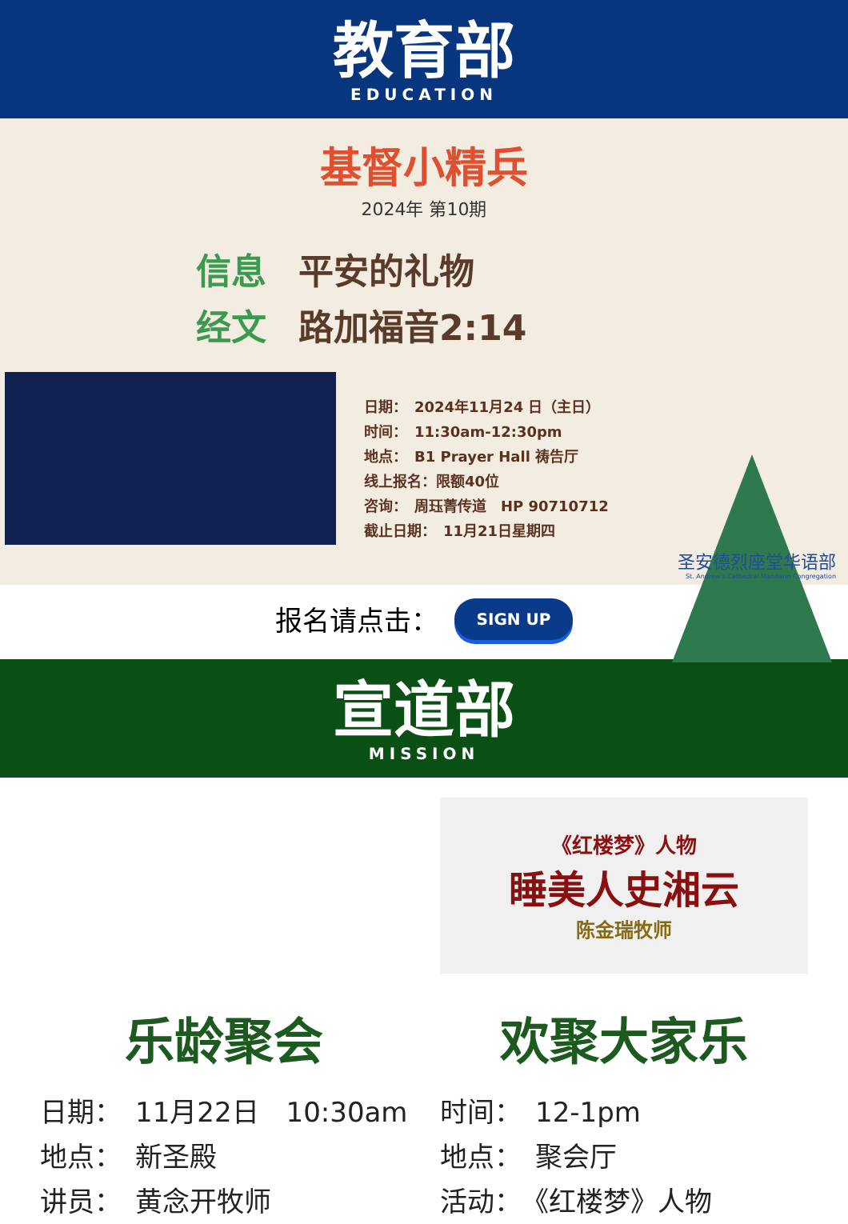教育部
EDUCATION
基督小精兵
2024年 第10期
信息 平安的礼物
经文 路加福音2:14
日期：　2024年11月24 日（主日）
时间：　11:30am-12:30pm
地点：　B1 Prayer Hall 祷告厅
线上报名：限额40位
咨询：　周珏菁传道　HP 90710712
截止日期：　11月21日星期四
圣安德烈座堂华语部
St. Andrew's Cathedral Mandarin Congregation
报名请点击： SIGN UP
宣道部
MISSION
乐龄聚会
日期：　11月22日　10:30am
地点：　新圣殿
讲员：　黄念开牧师
《红楼梦》人物
睡美人史湘云
陈金瑞牧师
欢聚大家乐
时间：　12-1pm
地点：　聚会厅
活动：　《红楼梦》人物